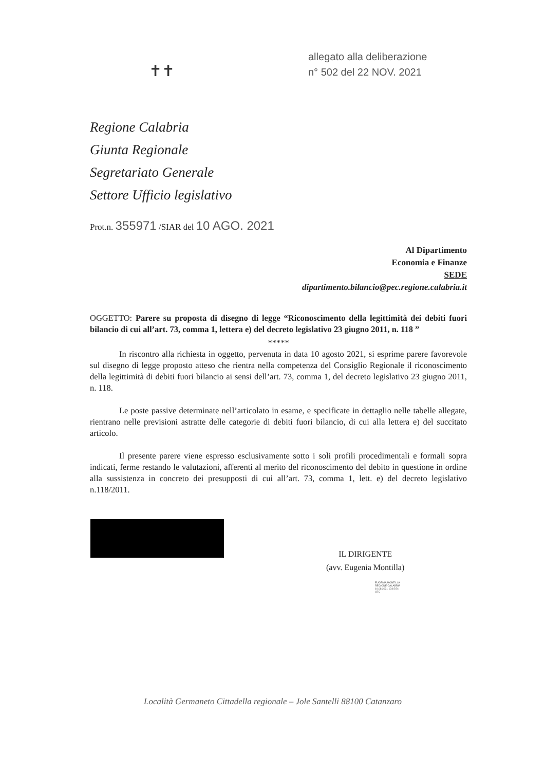allegato alla deliberazione
n° 502 del 22 NOV. 2021
✝✝
Regione Calabria
Giunta Regionale
Segretariato Generale
Settore Ufficio legislativo
Prot.n. 355971 /SIAR del 10 AGO. 2021
Al Dipartimento
Economia e Finanze
SEDE
dipartimento.bilancio@pec.regione.calabria.it
OGGETTO: Parere su proposta di disegno di legge “Riconoscimento della legittimità dei debiti fuori bilancio di cui all’art. 73, comma 1, lettera e) del decreto legislativo 23 giugno 2011, n. 118 ”
*****
In riscontro alla richiesta in oggetto, pervenuta in data 10 agosto 2021, si esprime parere favorevole sul disegno di legge proposto atteso che rientra nella competenza del Consiglio Regionale il riconoscimento della legittimità di debiti fuori bilancio ai sensi dell’art. 73, comma 1, del decreto legislativo 23 giugno 2011, n. 118.
Le poste passive determinate nell’articolato in esame, e specificate in dettaglio nelle tabelle allegate, rientrano nelle previsioni astratte delle categorie di debiti fuori bilancio, di cui alla lettera e) del succitato articolo.
Il presente parere viene espresso esclusivamente sotto i soli profili procedimentali e formali sopra indicati, ferme restando le valutazioni, afferenti al merito del riconoscimento del debito in questione in ordine alla sussistenza in concreto dei presupposti di cui all’art. 73, comma 1, lett. e) del decreto legislativo n.118/2011.
IL DIRIGENTE
(avv. Eugenia Montilla)
EUGENIA MONTILLA
REGIONE CALABRIA
10.08.2021 12:15:54
UTC
Località Germaneto Cittadella regionale – Jole Santelli 88100 Catanzaro